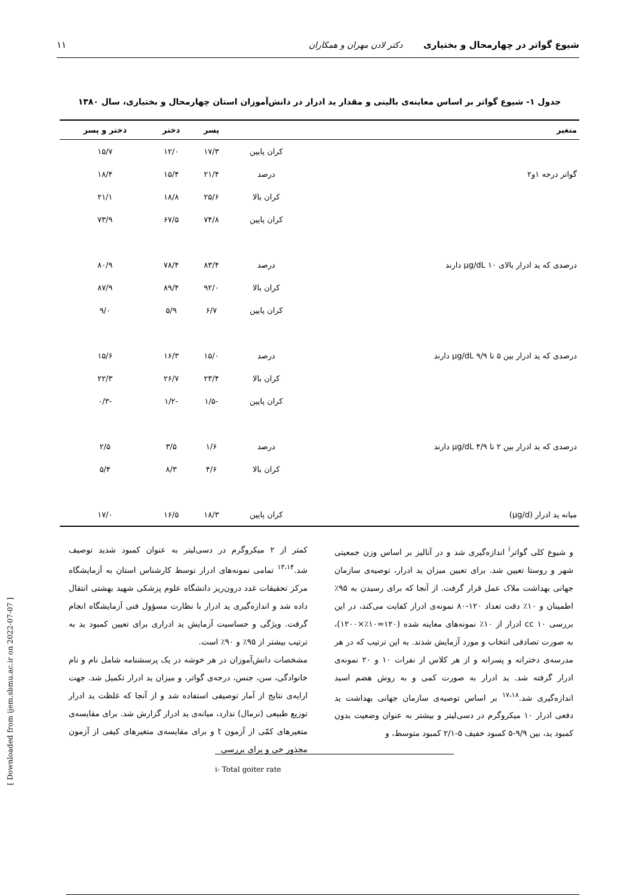شیوع گواتر در چهارمحال و بختیاری دکتر لادن مهران و همکاران ۱۱
جدول ۱- شیوع گواتر بر اساس معاینه‌ی بالینی و مقدار ید ادرار در دانش‌آموزان استان چهارمحال و بختیاری، سال ۱۳۸۰
| متغیر | | پسر | دختر | دختر و پسر |
| --- | --- | --- | --- | --- |
| | کران پایین | ۱۷/۳ | ۱۲/۰ | ۱۵/۷ |
| گواتر درجه ۱و۲ | درصد | ۲۱/۴ | ۱۵/۴ | ۱۸/۴ |
| | کران بالا | ۲۵/۶ | ۱۸/۸ | ۲۱/۱ |
| | کران پایین | ۷۴/۸ | ۶۷/۵ | ۷۳/۹ |
| درصدی که ید ادرار بالای ۱۰ µg/dL دارند | درصد | ۸۳/۴ | ۷۸/۴ | ۸۰/۹ |
| | کران بالا | ۹۲/۰ | ۸۹/۴ | ۸۷/۹ |
| | کران پایین | ۶/۷ | ۵/۹ | ۹/۰ |
| درصدی که ید ادرار بین ۵ تا ۹/۹ µg/dL دارند | درصد | ۱۵/۰ | ۱۶/۳ | ۱۵/۶ |
| | کران بالا | ۲۳/۴ | ۲۶/۷ | ۲۲/۳ |
| | کران پایین | -۱/۵ | -۱/۲ | -۰/۳ |
| درصدی که ید ادرار بین ۲ تا ۴/۹ µg/dL دارند | درصد | ۱/۶ | ۳/۵ | ۲/۵ |
| | کران بالا | ۴/۶ | ۸/۳ | ۵/۴ |
| میانه ید ادرار (µg/d) | کران پایین | ۱۸/۳ | ۱۶/۵ | ۱۷/۰ |
و شیوع کلی گواتر<sup>i</sup> اندازه‌گیری شد و در آنالیز بر اساس وزن جمعیتی شهر و روستا تعیین شد. برای تعیین میزان ید ادرار، توصیه‌ی سازمان جهانی بهداشت ملاک عمل قرار گرفت. از آنجا که برای رسیدن به ۹۵٪ اطمینان و ۱۰٪ دقت تعداد ۱۲۰-۸۰ نمونه‌ی ادرار کفایت می‌کند، در این بررسی cc ۱۰ ادرار از ۱۰٪ نمونه‌های معاینه شده (۱۲۰=۱۰٪×۱۲۰۰)، به صورت تصادفی انتخاب و مورد آزمایش شدند. به این ترتیب که در هر مدرسه‌ی دخترانه و پسرانه و از هر کلاس از نفرات ۱۰ و ۲۰ نمونه‌ی ادرار گرفته شد. ید ادرار به صورت کمی و به روش هضم اسید اندازه‌گیری شد.<sup>۱۷،۱۸</sup> بر اساس توصیه‌ی سازمان جهانی بهداشت ید دفعی ادرار ۱۰ میکروگرم در دسی‌لیتر و بیشتر به عنوان وضعیت بدون کمبود ید، بین ۹/۹-۵ کمبود خفیف ۵-۲/۱ کمبود متوسط، و
i- Total goiter rate
کمتر از ۲ میکروگرم در دسی‌لیتر به عنوان کمبود شدید توصیف شد.<sup>۱۳،۱۴</sup> تمامی نمونه‌های ادرار توسط کارشناس استان به آزمایشگاه مرکز تحقیقات غدد درون‌ریز دانشگاه علوم پزشکی شهید بهشتی انتقال داده شد و اندازه‌گیری ید ادرار با نظارت مسؤول فنی آزمایشگاه انجام گرفت. ویژگی و حساسیت آزمایش ید ادراری برای تعیین کمبود ید به ترتیب بیشتر از ۹۵٪ و ۹۰٪ است.
مشخصات دانش‌آموزان در هر خوشه در یک پرسشنامه شامل نام و نام خانوادگی، سن، جنس، درجه‌ی گواتر، و میزان ید ادرار تکمیل شد. جهت ارایه‌ی نتایج از آمار توصیفی استفاده شد و از آنجا که غلظت ید ادرار توزیع طبیعی (نرمال) ندارد، میانه‌ی ید ادرار گزارش شد. برای مقایسه‌ی متغیرهای کمّی از آزمون t و برای مقایسه‌ی متغیرهای کیفی از آزمون مجذور خی و برای بررسی
[ Downloaded from ijem.sbmu.ac.ir on 2022-07-07 ]